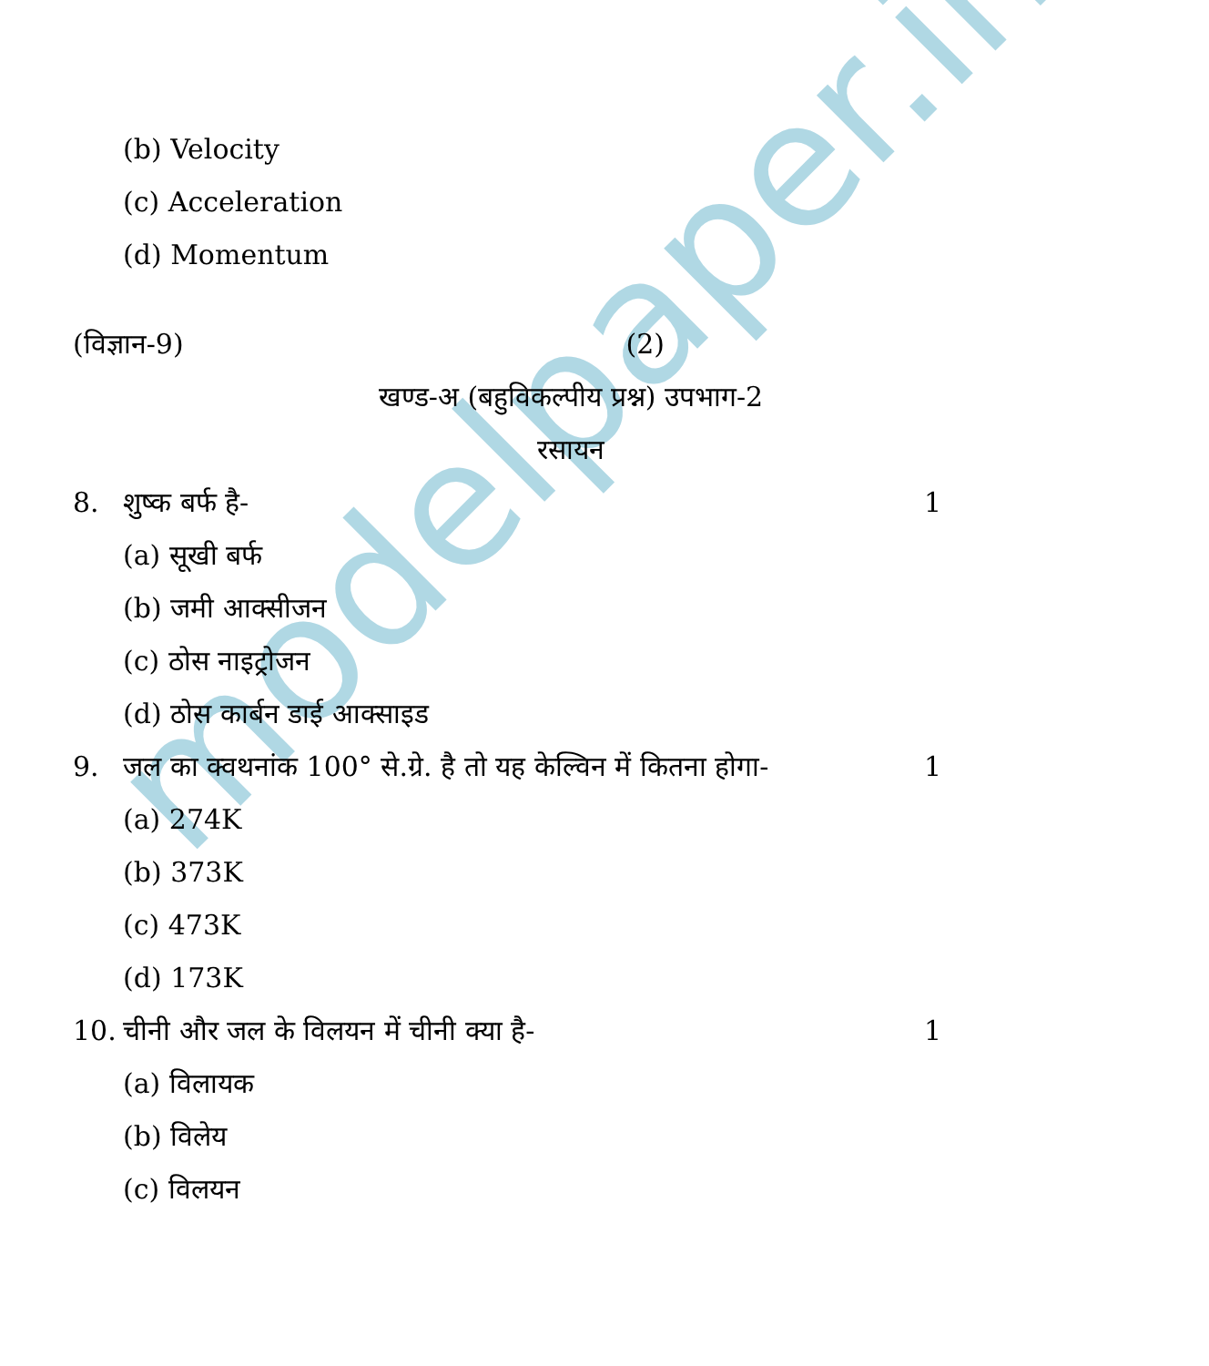modelpaper.info
(b) Velocity
(c) Acceleration
(d) Momentum
(विज्ञान-9) (2)
खण्ड-अ (बहुविकल्पीय प्रश्न) उपभाग-2
रसायन
8. शुष्क बर्फ है- 1
(a) सूखी बर्फ
(b) जमी आक्सीजन
(c) ठोस नाइट्रोजन
(d) ठोस कार्बन डाई आक्साइड
9. जल का क्वथनांक 100° से.ग्रे. है तो यह केल्विन में कितना होगा- 1
(a) 274K
(b) 373K
(c) 473K
(d) 173K
10. चीनी और जल के विलयन में चीनी क्या है- 1
(a) विलायक
(b) विलेय
(c) विलयन